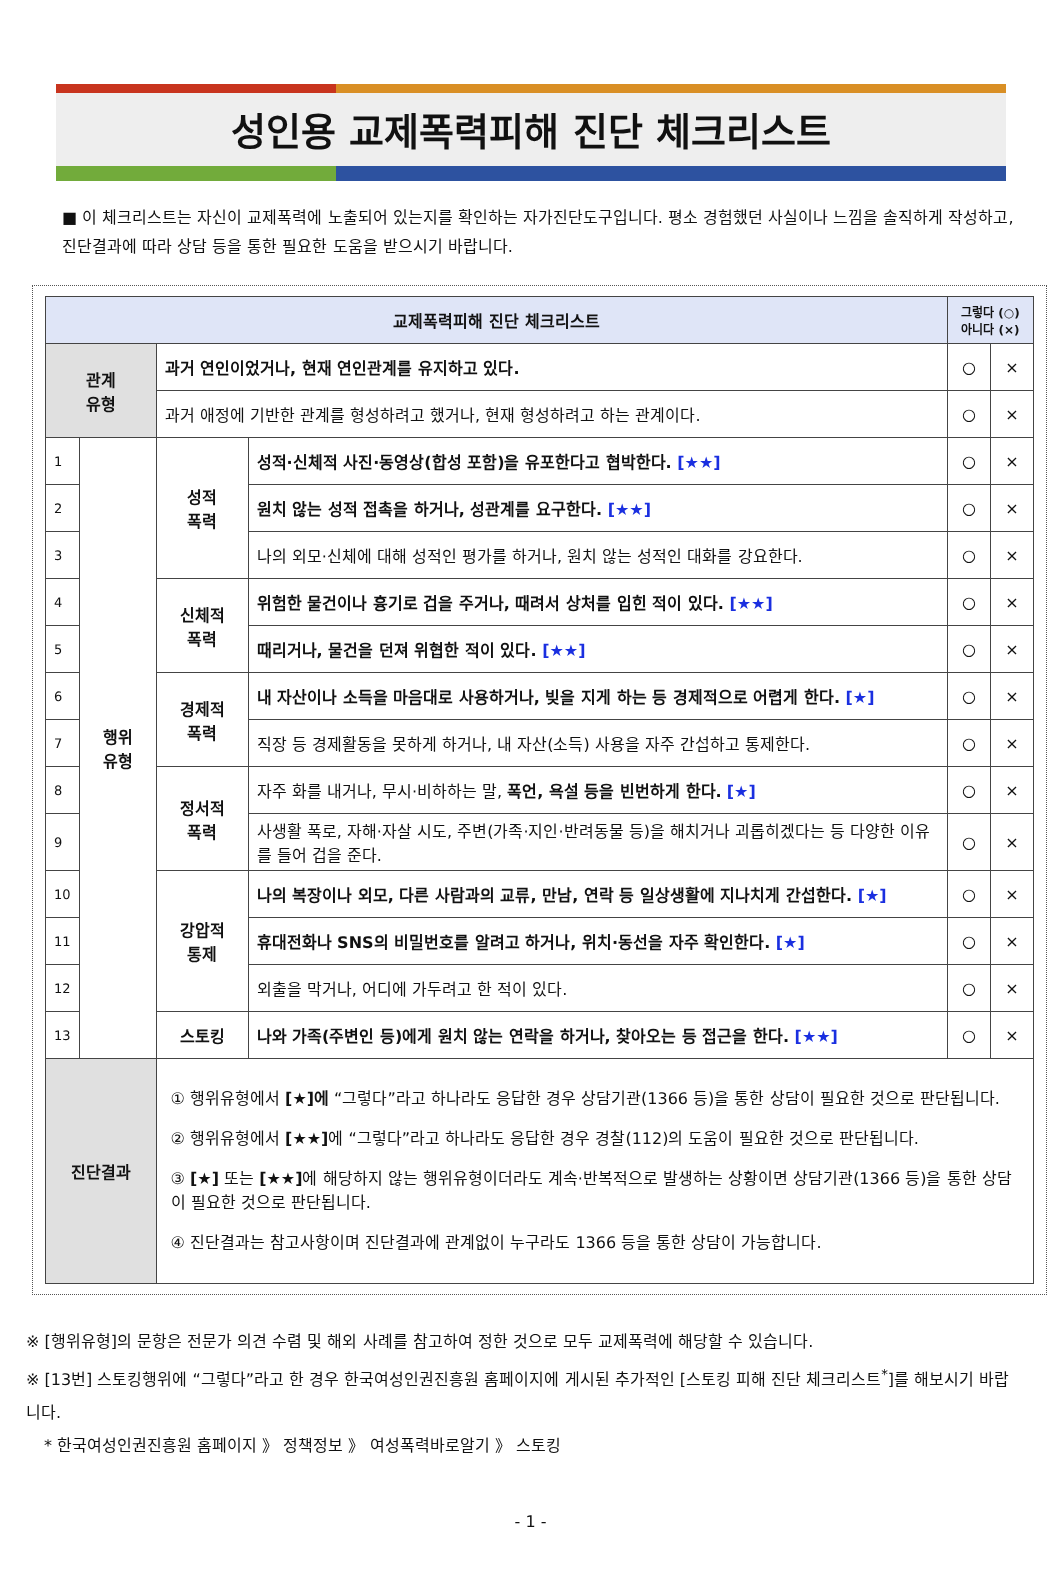성인용 교제폭력피해 진단 체크리스트
■ 이 체크리스트는 자신이 교제폭력에 노출되어 있는지를 확인하는 자가진단도구입니다. 평소 경험했던 사실이나 느낌을 솔직하게 작성하고, 진단결과에 따라 상담 등을 통한 필요한 도움을 받으시기 바랍니다.
| 교제폭력피해 진단 체크리스트 | | | | 그렇다 (○) 아니다 (×) | |
| --- | --- | --- | --- | --- | --- |
| 관계 유형 | | 과거 연인이었거나, 현재 연인관계를 유지하고 있다. | | ○ | × |
| | | 과거 애정에 기반한 관계를 형성하려고 했거나, 현재 형성하려고 하는 관계이다. | | ○ | × |
| 1 | 행위 유형 | 성적 폭력 | 성적·신체적 사진·동영상(합성 포함)을 유포한다고 협박한다. [★★] | ○ | × |
| 2 | | | 원치 않는 성적 접촉을 하거나, 성관계를 요구한다. [★★] | ○ | × |
| 3 | | | 나의 외모·신체에 대해 성적인 평가를 하거나, 원치 않는 성적인 대화를 강요한다. | ○ | × |
| 4 | | 신체적 폭력 | 위험한 물건이나 흉기로 겁을 주거나, 때려서 상처를 입힌 적이 있다. [★★] | ○ | × |
| 5 | | | 때리거나, 물건을 던져 위협한 적이 있다. [★★] | ○ | × |
| 6 | | 경제적 폭력 | 내 자산이나 소득을 마음대로 사용하거나, 빚을 지게 하는 등 경제적으로 어렵게 한다. [★] | ○ | × |
| 7 | | | 직장 등 경제활동을 못하게 하거나, 내 자산(소득) 사용을 자주 간섭하고 통제한다. | ○ | × |
| 8 | | 정서적 폭력 | 자주 화를 내거나, 무시·비하하는 말, 폭언, 욕설 등을 빈번하게 한다. [★] | ○ | × |
| 9 | | | 사생활 폭로, 자해·자살 시도, 주변(가족·지인·반려동물 등)을 해치거나 괴롭히겠다는 등 다양한 이유를 들어 겁을 준다. | ○ | × |
| 10 | | 강압적 통제 | 나의 복장이나 외모, 다른 사람과의 교류, 만남, 연락 등 일상생활에 지나치게 간섭한다. [★] | ○ | × |
| 11 | | | 휴대전화나 SNS의 비밀번호를 알려고 하거나, 위치·동선을 자주 확인한다. [★] | ○ | × |
| 12 | | | 외출을 막거나, 어디에 가두려고 한 적이 있다. | ○ | × |
| 13 | | 스토킹 | 나와 가족(주변인 등)에게 원치 않는 연락을 하거나, 찾아오는 등 접근을 한다. [★★] | ○ | × |
| 진단결과 | | ① 행위유형에서 [★]에 “그렇다”라고 하나라도 응답한 경우 상담기관(1366 등)을 통한 상담이 필요한 것으로 판단됩니다. ② 행위유형에서 [★★] 에 “그렇다”라고 하나라도 응답한 경우 경찰(112)의 도움이 필요한 것으로 판단됩니다. ③ [★] 또는 [★★] 에 해당하지 않는 행위유형이더라도 계속·반복적으로 발생하는 상황이면 상담기관(1366 등)을 통한 상담이 필요한 것으로 판단됩니다. ④ 진단결과는 참고사항이며 진단결과에 관계없이 누구라도 1366 등을 통한 상담이 가능합니다. | | | |
※ [행위유형]의 문항은 전문가 의견 수렴 및 해외 사례를 참고하여 정한 것으로 모두 교제폭력에 해당할 수 있습니다.
※ [13번] 스토킹행위에 “그렇다”라고 한 경우 한국여성인권진흥원 홈페이지에 게시된 추가적인 [스토킹 피해 진단 체크리스트<sup>*</sup>]를 해보시기 바랍니다.
* 한국여성인권진흥원 홈페이지 》 정책정보 》 여성폭력바로알기 》 스토킹
- 1 -